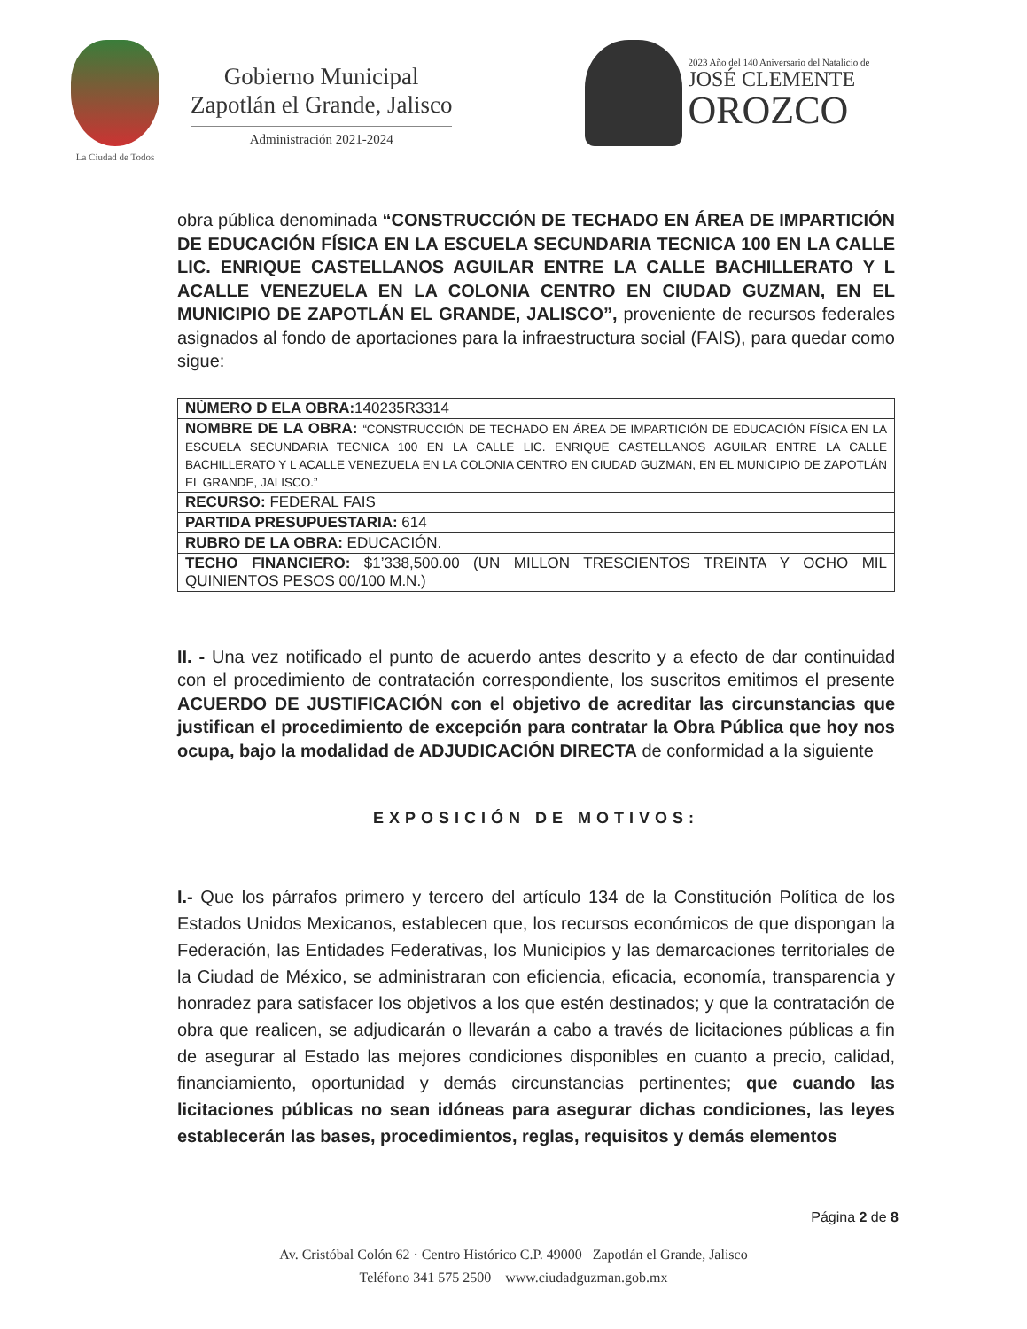La Ciudad de Todos
Gobierno Municipal
Zapotlán el Grande, Jalisco
Administración 2021-2024
2023 Año del 140 Aniversario del Natalicio de
JOSÉ CLEMENTE
OROZCO
obra pública denominada “CONSTRUCCIÓN DE TECHADO EN ÁREA DE IMPARTICIÓN DE EDUCACIÓN FÍSICA EN LA ESCUELA SECUNDARIA TECNICA 100 EN LA CALLE LIC. ENRIQUE CASTELLANOS AGUILAR ENTRE LA CALLE BACHILLERATO Y L ACALLE VENEZUELA EN LA COLONIA CENTRO EN CIUDAD GUZMAN, EN EL MUNICIPIO DE ZAPOTLÁN EL GRANDE, JALISCO”, proveniente de recursos federales asignados al fondo de aportaciones para la infraestructura social (FAIS), para quedar como sigue:
| NÙMERO D ELA OBRA: 140235R3314 |
| NOMBRE DE LA OBRA: “CONSTRUCCIÓN DE TECHADO EN ÁREA DE IMPARTICIÓN DE EDUCACIÓN FÍSICA EN LA ESCUELA SECUNDARIA TECNICA 100 EN LA CALLE LIC. ENRIQUE CASTELLANOS AGUILAR ENTRE LA CALLE BACHILLERATO Y L ACALLE VENEZUELA EN LA COLONIA CENTRO EN CIUDAD GUZMAN, EN EL MUNICIPIO DE ZAPOTLÁN EL GRANDE, JALISCO.” |
| RECURSO: FEDERAL FAIS |
| PARTIDA PRESUPUESTARIA: 614 |
| RUBRO DE LA OBRA: EDUCACIÓN. |
| TECHO FINANCIERO: $1’338,500.00 (UN MILLON TRESCIENTOS TREINTA Y OCHO MIL QUINIENTOS PESOS 00/100 M.N.) |
II. - Una vez notificado el punto de acuerdo antes descrito y a efecto de dar continuidad con el procedimiento de contratación correspondiente, los suscritos emitimos el presente ACUERDO DE JUSTIFICACIÓN con el objetivo de acreditar las circunstancias que justifican el procedimiento de excepción para contratar la Obra Pública que hoy nos ocupa, bajo la modalidad de ADJUDICACIÓN DIRECTA de conformidad a la siguiente
EXPOSICIÓN DE MOTIVOS:
I.- Que los párrafos primero y tercero del artículo 134 de la Constitución Política de los Estados Unidos Mexicanos, establecen que, los recursos económicos de que dispongan la Federación, las Entidades Federativas, los Municipios y las demarcaciones territoriales de la Ciudad de México, se administraran con eficiencia, eficacia, economía, transparencia y honradez para satisfacer los objetivos a los que estén destinados; y que la contratación de obra que realicen, se adjudicarán o llevarán a cabo a través de licitaciones públicas a fin de asegurar al Estado las mejores condiciones disponibles en cuanto a precio, calidad, financiamiento, oportunidad y demás circunstancias pertinentes; que cuando las licitaciones públicas no sean idóneas para asegurar dichas condiciones, las leyes establecerán las bases, procedimientos, reglas, requisitos y demás elementos
Página 2 de 8
Av. Cristóbal Colón 62 · Centro Histórico C.P. 49000 Zapotlán el Grande, Jalisco
Teléfono 341 575 2500 www.ciudadguzman.gob.mx